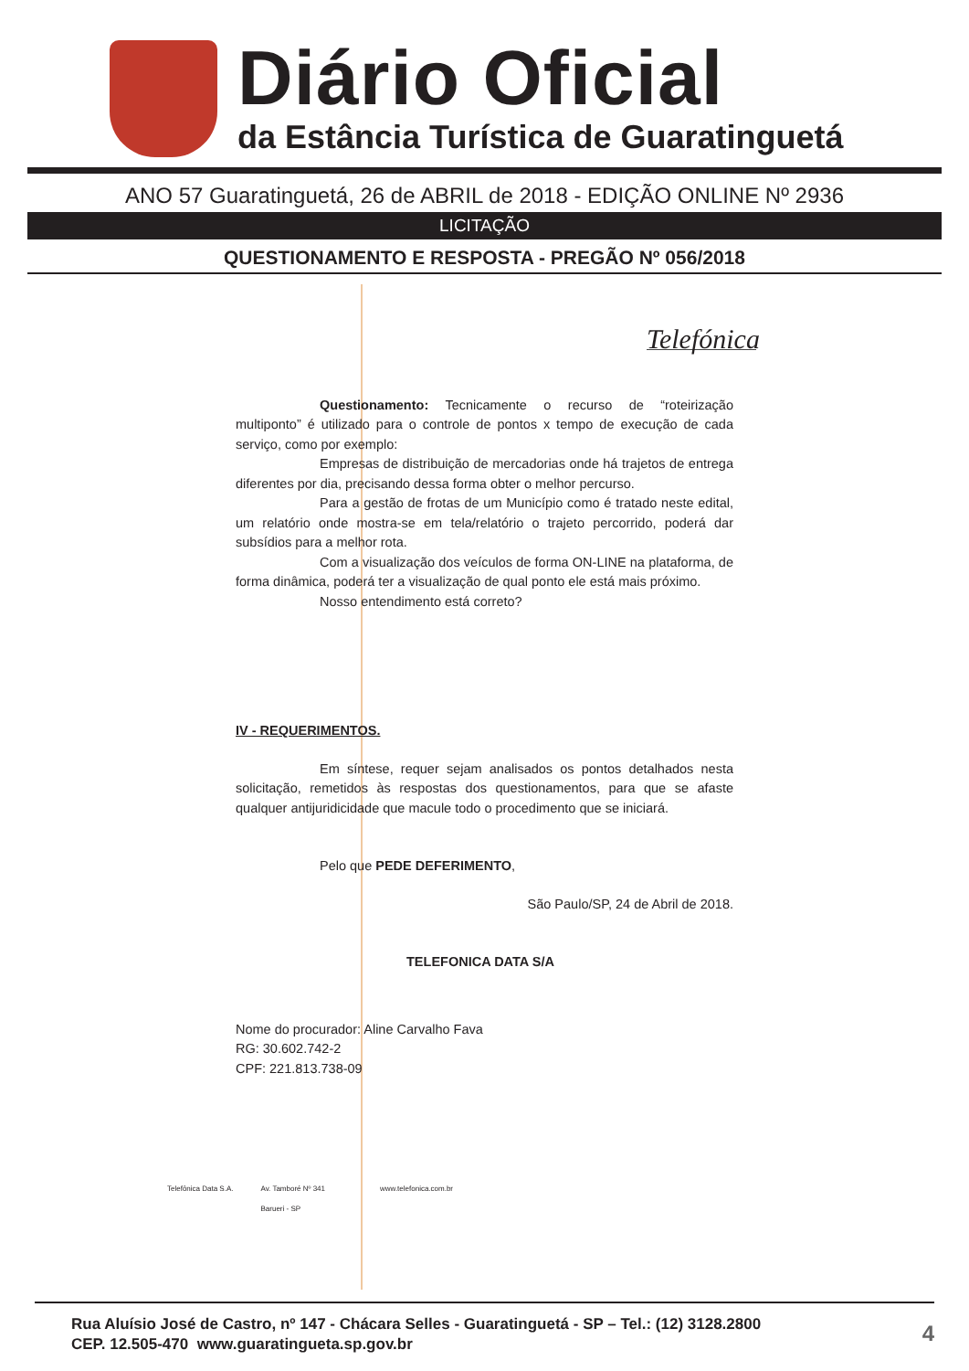Diário Oficial
da Estância Turística de Guaratinguetá
ANO 57 Guaratinguetá, 26 de ABRIL de 2018 - EDIÇÃO ONLINE Nº 2936
LICITAÇÃO
QUESTIONAMENTO E RESPOSTA - PREGÃO Nº 056/2018
Telefónica
Questionamento: Tecnicamente o recurso de “roteirização multiponto” é utilizado para o controle de pontos x tempo de execução de cada serviço, como por exemplo:
Empresas de distribuição de mercadorias onde há trajetos de entrega diferentes por dia, precisando dessa forma obter o melhor percurso.
Para a gestão de frotas de um Município como é tratado neste edital, um relatório onde mostra-se em tela/relatório o trajeto percorrido, poderá dar subsídios para a melhor rota.
Com a visualização dos veículos de forma ON-LINE na plataforma, de forma dinâmica, poderá ter a visualização de qual ponto ele está mais próximo.
Nosso entendimento está correto?
IV - REQUERIMENTOS.
Em síntese, requer sejam analisados os pontos detalhados nesta solicitação, remetidos às respostas dos questionamentos, para que se afaste qualquer antijuridicidade que macule todo o procedimento que se iniciará.
Pelo que PEDE DEFERIMENTO,
São Paulo/SP, 24 de Abril de 2018.
TELEFONICA DATA S/A
Nome do procurador: Aline Carvalho Fava
RG: 30.602.742-2
CPF: 221.813.738-09
Telefônica Data S.A. Av. Tamboré Nº 341
Barueri - SP www.telefonica.com.br
Rua Aluísio José de Castro, nº 147 - Chácara Selles - Guaratinguetá - SP – Tel.: (12) 3128.2800
CEP. 12.505-470 www.guaratingueta.sp.gov.br
4